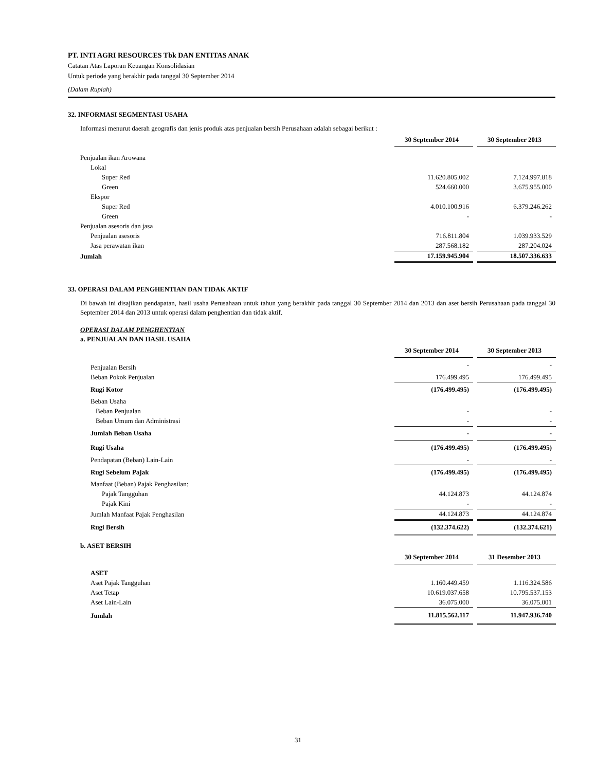PT. INTI AGRI RESOURCES Tbk DAN ENTITAS ANAK
Catatan Atas Laporan Keuangan Konsolidasian
Untuk periode yang berakhir pada tanggal 30 September 2014
(Dalam Rupiah)
32. INFORMASI SEGMENTASI USAHA
Informasi menurut daerah geografis dan jenis produk atas penjualan bersih Perusahaan adalah sebagai berikut :
| | 30 September 2014 | | 30 September 2013 |
| Penjualan ikan Arowana | | | |
| Lokal | | | |
| Super Red | 11.620.805.002 | | 7.124.997.818 |
| Green | 524.660.000 | | 3.675.955.000 |
| Ekspor | | | |
| Super Red | 4.010.100.916 | | 6.379.246.262 |
| Green | - | | - |
| Penjualan asesoris dan jasa | | | |
| Penjualan asesoris | 716.811.804 | | 1.039.933.529 |
| Jasa perawatan ikan | 287.568.182 | | 287.204.024 |
| Jumlah | 17.159.945.904 | | 18.507.336.633 |
33. OPERASI DALAM PENGHENTIAN DAN TIDAK AKTIF
Di bawah ini disajikan pendapatan, hasil usaha Perusahaan untuk tahun yang berakhir pada tanggal 30 September 2014 dan 2013 dan aset bersih Perusahaan pada tanggal 30 September 2014 dan 2013 untuk operasi dalam penghentian dan tidak aktif.
OPERASI DALAM PENGHENTIAN
a. PENJUALAN DAN HASIL USAHA
| | 30 September 2014 | | 30 September 2013 |
| Penjualan Bersih | - | | - |
| Beban Pokok Penjualan | 176.499.495 | | 176.499.495 |
| Rugi Kotor | (176.499.495) | | (176.499.495) |
| Beban Usaha | | | |
| Beban Penjualan | - | | - |
| Beban Umum dan Administrasi | - | | - |
| Jumlah Beban Usaha | - | | - |
| Rugi Usaha | (176.499.495) | | (176.499.495) |
| Pendapatan (Beban) Lain-Lain | - | | - |
| Rugi Sebelum Pajak | (176.499.495) | | (176.499.495) |
| Manfaat (Beban) Pajak Penghasilan: | | | |
| Pajak Tangguhan | 44.124.873 | | 44.124.874 |
| Pajak Kini | - | | - |
| Jumlah Manfaat Pajak Penghasilan | 44.124.873 | | 44.124.874 |
| Rugi Bersih | (132.374.622) | | (132.374.621) |
b. ASET BERSIH
| | 30 September 2014 | | 31 Desember 2013 |
| ASET | | | |
| Aset Pajak Tangguhan | 1.160.449.459 | | 1.116.324.586 |
| Aset Tetap | 10.619.037.658 | | 10.795.537.153 |
| Aset Lain-Lain | 36.075.000 | | 36.075.001 |
| Jumlah | 11.815.562.117 | | 11.947.936.740 |
31